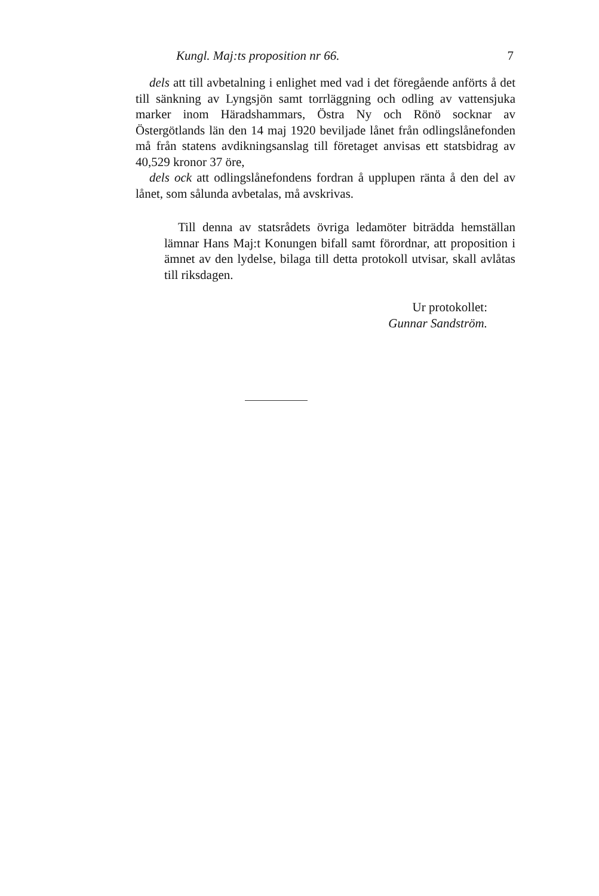Kungl. Maj:ts proposition nr 66. 7
dels att till avbetalning i enlighet med vad i det föregående anförts å det till sänkning av Lyngsjön samt torrläggning och odling av vattensjuka marker inom Häradshammars, Östra Ny och Rönö socknar av Östergötlands län den 14 maj 1920 beviljade lånet från odlingslånefonden må från statens avdikningsanslag till företaget anvisas ett statsbidrag av 40,529 kronor 37 öre,
dels ock att odlingslånefondens fordran å upplupen ränta å den del av lånet, som sålunda avbetalas, må avskrivas.
Till denna av statsrådets övriga ledamöter biträdda hemställan lämnar Hans Maj:t Konungen bifall samt förordnar, att proposition i ämnet av den lydelse, bilaga till detta protokoll utvisar, skall avlåtas till riksdagen.
Ur protokollet:
Gunnar Sandström.